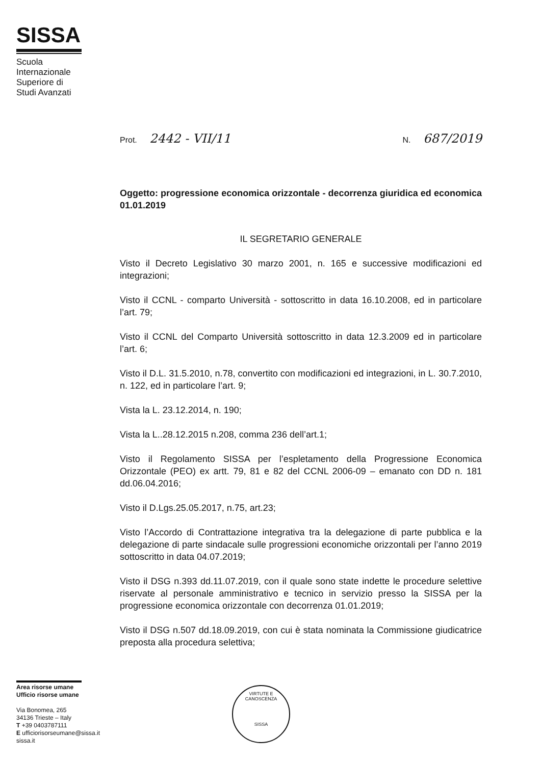SISSA
Scuola Internazionale Superiore di Studi Avanzati
Prot. 2442 - VII/11 N. 687/2019
Oggetto: progressione economica orizzontale - decorrenza giuridica ed economica 01.01.2019
IL SEGRETARIO GENERALE
Visto il Decreto Legislativo 30 marzo 2001, n. 165 e successive modificazioni ed integrazioni;
Visto il CCNL - comparto Università - sottoscritto in data 16.10.2008, ed in particolare l’art. 79;
Visto il CCNL del Comparto Università sottoscritto in data 12.3.2009 ed in particolare l’art. 6;
Visto il D.L. 31.5.2010, n.78, convertito con modificazioni ed integrazioni, in L. 30.7.2010, n. 122, ed in particolare l’art. 9;
Vista la L. 23.12.2014, n. 190;
Vista la L..28.12.2015 n.208, comma 236 dell’art.1;
Visto il Regolamento SISSA per l’espletamento della Progressione Economica Orizzontale (PEO) ex artt. 79, 81 e 82 del CCNL 2006-09 – emanato con DD n. 181 dd.06.04.2016;
Visto il D.Lgs.25.05.2017, n.75, art.23;
Visto l’Accordo di Contrattazione integrativa tra la delegazione di parte pubblica e la delegazione di parte sindacale sulle progressioni economiche orizzontali per l’anno 2019 sottoscritto in data 04.07.2019;
Visto il DSG n.393 dd.11.07.2019, con il quale sono state indette le procedure selettive riservate al personale amministrativo e tecnico in servizio presso la SISSA per la progressione economica orizzontale con decorrenza 01.01.2019;
Visto il DSG n.507 dd.18.09.2019, con cui è stata nominata la Commissione giudicatrice preposta alla procedura selettiva;
Area risorse umane
Ufficio risorse umane
Via Bonomea, 265
34136 Trieste – Italy
T +39 0403787111
E ufficiorisorseumane@sissa.it
sissa.it
VIRTUTE E CANOSCENZA
SISSA